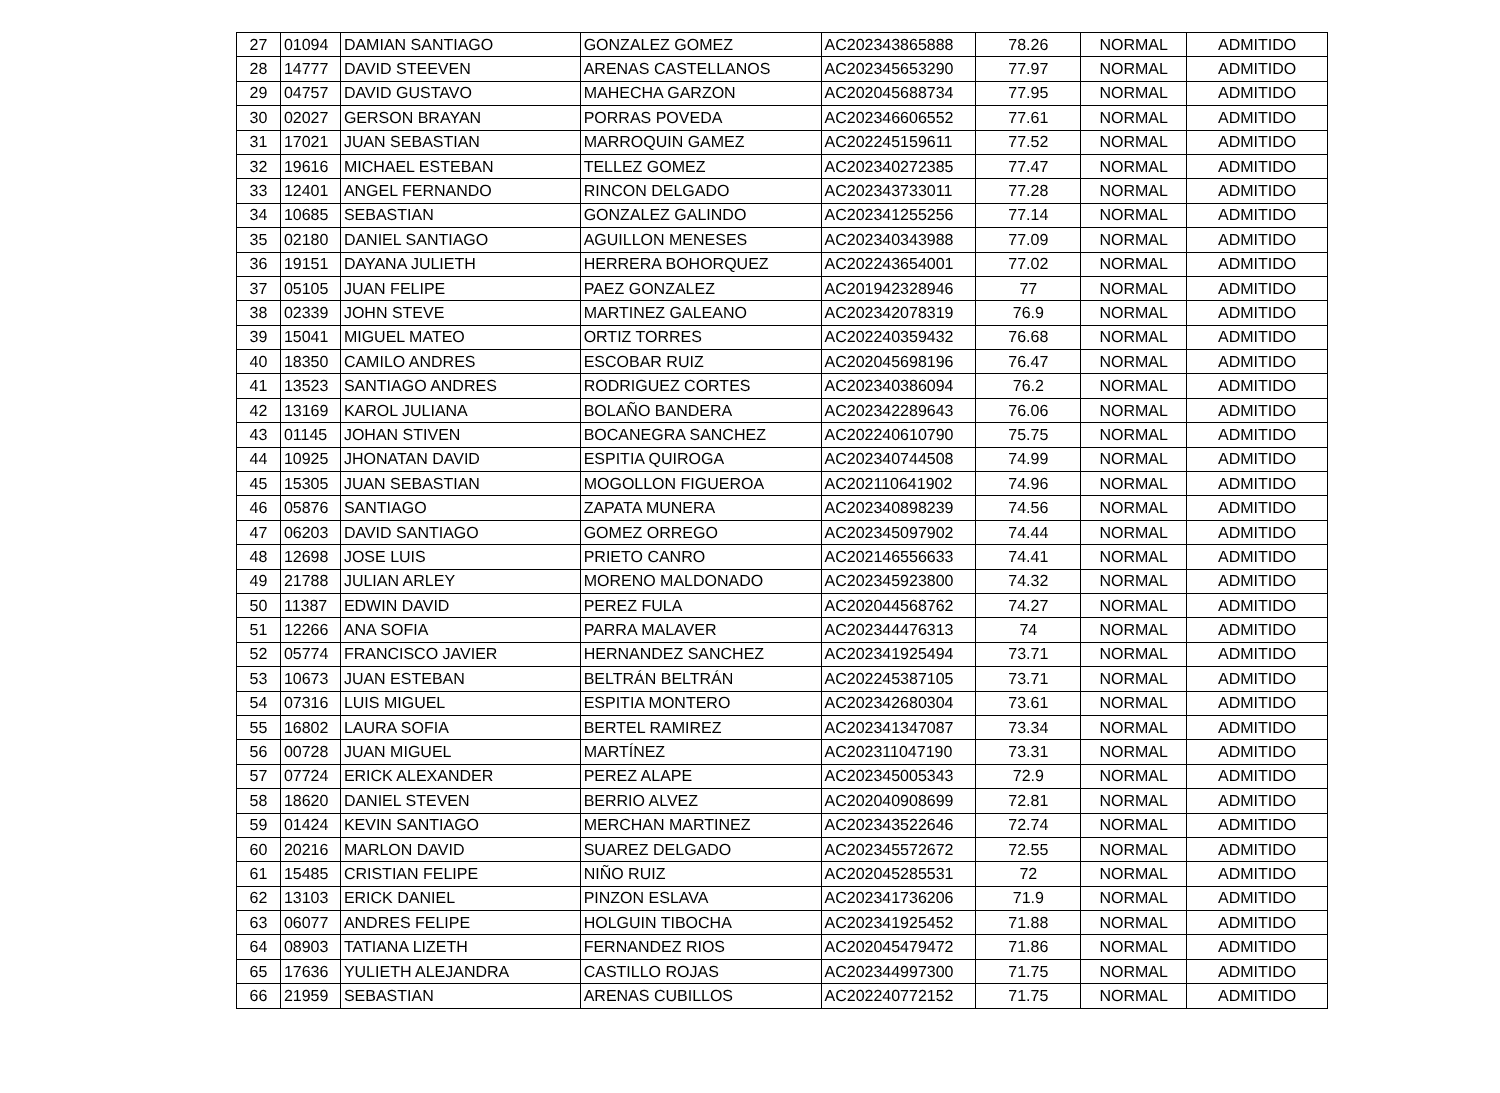| 27 | 01094 | DAMIAN SANTIAGO | GONZALEZ GOMEZ | AC202343865888 | 78.26 | NORMAL | ADMITIDO |
| 28 | 14777 | DAVID STEEVEN | ARENAS CASTELLANOS | AC202345653290 | 77.97 | NORMAL | ADMITIDO |
| 29 | 04757 | DAVID GUSTAVO | MAHECHA GARZON | AC202045688734 | 77.95 | NORMAL | ADMITIDO |
| 30 | 02027 | GERSON BRAYAN | PORRAS POVEDA | AC202346606552 | 77.61 | NORMAL | ADMITIDO |
| 31 | 17021 | JUAN SEBASTIAN | MARROQUIN GAMEZ | AC202245159611 | 77.52 | NORMAL | ADMITIDO |
| 32 | 19616 | MICHAEL ESTEBAN | TELLEZ GOMEZ | AC202340272385 | 77.47 | NORMAL | ADMITIDO |
| 33 | 12401 | ANGEL FERNANDO | RINCON DELGADO | AC202343733011 | 77.28 | NORMAL | ADMITIDO |
| 34 | 10685 | SEBASTIAN | GONZALEZ GALINDO | AC202341255256 | 77.14 | NORMAL | ADMITIDO |
| 35 | 02180 | DANIEL SANTIAGO | AGUILLON MENESES | AC202340343988 | 77.09 | NORMAL | ADMITIDO |
| 36 | 19151 | DAYANA JULIETH | HERRERA BOHORQUEZ | AC202243654001 | 77.02 | NORMAL | ADMITIDO |
| 37 | 05105 | JUAN FELIPE | PAEZ GONZALEZ | AC201942328946 | 77 | NORMAL | ADMITIDO |
| 38 | 02339 | JOHN STEVE | MARTINEZ GALEANO | AC202342078319 | 76.9 | NORMAL | ADMITIDO |
| 39 | 15041 | MIGUEL MATEO | ORTIZ TORRES | AC202240359432 | 76.68 | NORMAL | ADMITIDO |
| 40 | 18350 | CAMILO ANDRES | ESCOBAR RUIZ | AC202045698196 | 76.47 | NORMAL | ADMITIDO |
| 41 | 13523 | SANTIAGO ANDRES | RODRIGUEZ CORTES | AC202340386094 | 76.2 | NORMAL | ADMITIDO |
| 42 | 13169 | KAROL JULIANA | BOLAÑO BANDERA | AC202342289643 | 76.06 | NORMAL | ADMITIDO |
| 43 | 01145 | JOHAN STIVEN | BOCANEGRA SANCHEZ | AC202240610790 | 75.75 | NORMAL | ADMITIDO |
| 44 | 10925 | JHONATAN DAVID | ESPITIA QUIROGA | AC202340744508 | 74.99 | NORMAL | ADMITIDO |
| 45 | 15305 | JUAN SEBASTIAN | MOGOLLON FIGUEROA | AC202110641902 | 74.96 | NORMAL | ADMITIDO |
| 46 | 05876 | SANTIAGO | ZAPATA MUNERA | AC202340898239 | 74.56 | NORMAL | ADMITIDO |
| 47 | 06203 | DAVID SANTIAGO | GOMEZ ORREGO | AC202345097902 | 74.44 | NORMAL | ADMITIDO |
| 48 | 12698 | JOSE LUIS | PRIETO CANRO | AC202146556633 | 74.41 | NORMAL | ADMITIDO |
| 49 | 21788 | JULIAN ARLEY | MORENO MALDONADO | AC202345923800 | 74.32 | NORMAL | ADMITIDO |
| 50 | 11387 | EDWIN DAVID | PEREZ FULA | AC202044568762 | 74.27 | NORMAL | ADMITIDO |
| 51 | 12266 | ANA SOFIA | PARRA MALAVER | AC202344476313 | 74 | NORMAL | ADMITIDO |
| 52 | 05774 | FRANCISCO JAVIER | HERNANDEZ SANCHEZ | AC202341925494 | 73.71 | NORMAL | ADMITIDO |
| 53 | 10673 | JUAN ESTEBAN | BELTRÁN BELTRÁN | AC202245387105 | 73.71 | NORMAL | ADMITIDO |
| 54 | 07316 | LUIS MIGUEL | ESPITIA MONTERO | AC202342680304 | 73.61 | NORMAL | ADMITIDO |
| 55 | 16802 | LAURA SOFIA | BERTEL RAMIREZ | AC202341347087 | 73.34 | NORMAL | ADMITIDO |
| 56 | 00728 | JUAN MIGUEL | MARTÍNEZ | AC202311047190 | 73.31 | NORMAL | ADMITIDO |
| 57 | 07724 | ERICK ALEXANDER | PEREZ ALAPE | AC202345005343 | 72.9 | NORMAL | ADMITIDO |
| 58 | 18620 | DANIEL STEVEN | BERRIO ALVEZ | AC202040908699 | 72.81 | NORMAL | ADMITIDO |
| 59 | 01424 | KEVIN SANTIAGO | MERCHAN MARTINEZ | AC202343522646 | 72.74 | NORMAL | ADMITIDO |
| 60 | 20216 | MARLON DAVID | SUAREZ DELGADO | AC202345572672 | 72.55 | NORMAL | ADMITIDO |
| 61 | 15485 | CRISTIAN FELIPE | NIÑO RUIZ | AC202045285531 | 72 | NORMAL | ADMITIDO |
| 62 | 13103 | ERICK DANIEL | PINZON ESLAVA | AC202341736206 | 71.9 | NORMAL | ADMITIDO |
| 63 | 06077 | ANDRES FELIPE | HOLGUIN TIBOCHA | AC202341925452 | 71.88 | NORMAL | ADMITIDO |
| 64 | 08903 | TATIANA LIZETH | FERNANDEZ RIOS | AC202045479472 | 71.86 | NORMAL | ADMITIDO |
| 65 | 17636 | YULIETH ALEJANDRA | CASTILLO ROJAS | AC202344997300 | 71.75 | NORMAL | ADMITIDO |
| 66 | 21959 | SEBASTIAN | ARENAS CUBILLOS | AC202240772152 | 71.75 | NORMAL | ADMITIDO |